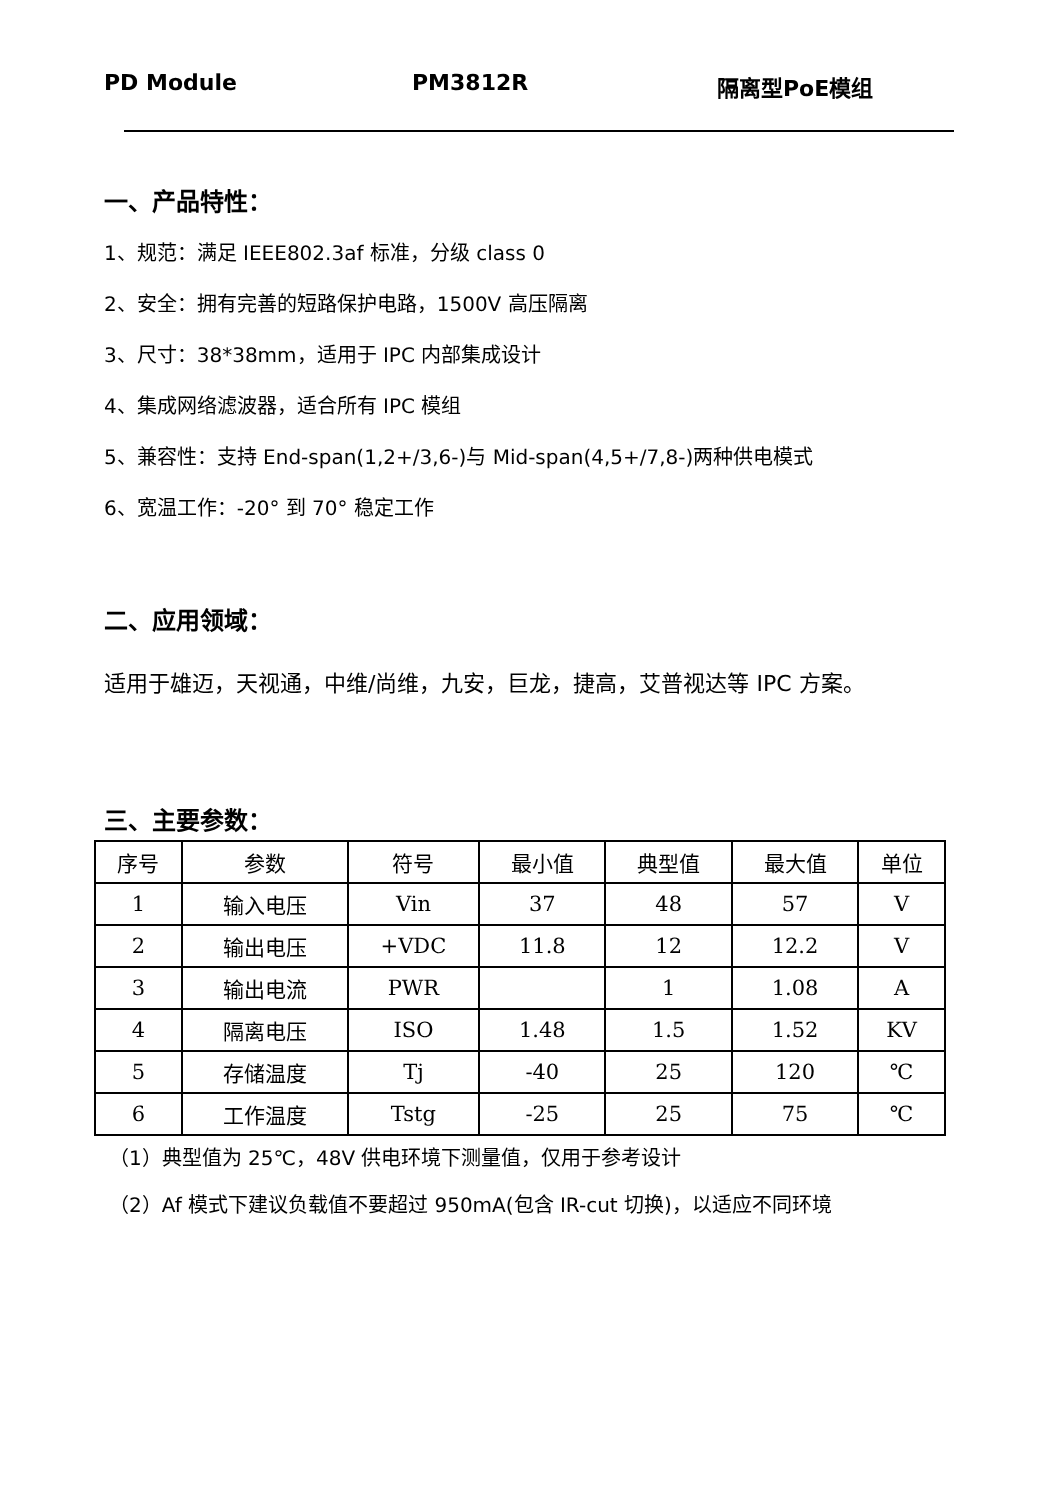PD Module PM3812R 隔离型PoE模组
一、产品特性：
1、规范：满足 IEEE802.3af 标准，分级 class 0
2、安全：拥有完善的短路保护电路，1500V 高压隔离
3、尺寸：38*38mm，适用于 IPC 内部集成设计
4、集成网络滤波器，适合所有 IPC 模组
5、兼容性：支持 End-span(1,2+/3,6-)与 Mid-span(4,5+/7,8-)两种供电模式
6、宽温工作：-20° 到 70° 稳定工作
二、应用领域：
适用于雄迈，天视通，中维/尚维，九安，巨龙，捷高，艾普视达等 IPC 方案。
三、主要参数：
| 序号 | 参数 | 符号 | 最小值 | 典型值 | 最大值 | 单位 |
| --- | --- | --- | --- | --- | --- | --- |
| 1 | 输入电压 | Vin | 37 | 48 | 57 | V |
| 2 | 输出电压 | +VDC | 11.8 | 12 | 12.2 | V |
| 3 | 输出电流 | PWR | | 1 | 1.08 | A |
| 4 | 隔离电压 | ISO | 1.48 | 1.5 | 1.52 | KV |
| 5 | 存储温度 | Tj | -40 | 25 | 120 | ℃ |
| 6 | 工作温度 | Tstg | -25 | 25 | 75 | ℃ |
（1）典型值为 25℃，48V 供电环境下测量值，仅用于参考设计
（2）Af 模式下建议负载值不要超过 950mA(包含 IR-cut 切换)，以适应不同环境